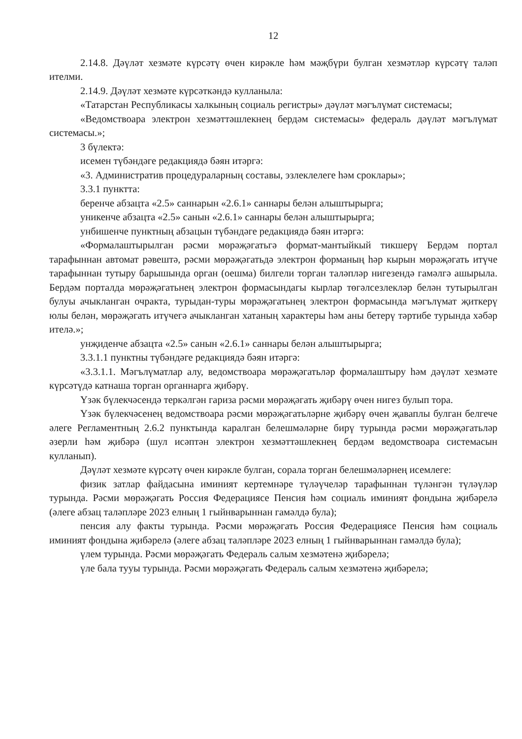12
2.14.8. Дәүләт хезмәте күрсәтү өчен кирәкле һәм мәҗбүри булган хезмәтләр күрсәтү таләп ителми.
2.14.9. Дәүләт хезмәте күрсәткәндә кулланыла:
«Татарстан Республикасы халкының социаль регистры» дәүләт мәгълүмат системасы;
«Ведомствоара электрон хезмәттәшлекнең бердәм системасы» федераль дәүләт мәгълүмат системасы.»;
3 бүлектә:
исемен түбәндәге редакциядә бәян итәргә:
«3. Административ процедураларның составы, эзлеклелеге һәм сроклары»;
3.3.1 пунктта:
беренче абзацта «2.5» саннарын «2.6.1» саннары белән алыштырырга;
уникенче абзацта «2.5» санын «2.6.1» саннары белән алыштырырга;
унбишенче пунктның абзацын түбәндәге редакциядә бәян итәргә:
«Формалаштырылган рәсми мөрәҗәгатьгә формат-мантыйкый тикшерү Бердәм портал тарафыннан автомат рәвештә, рәсми мөрәҗәгатьдә электрон форманың һәр кырын мөрәҗәгать итүче тарафыннан тутыру барышында орган (оешма) билгели торган таләпләр нигезендә гамәлгә ашырыла. Бердәм порталда мөрәҗәгатьнең электрон формасындагы кырлар төгәлсезлекләр белән тутырылган булуы ачыкланган очракта, турыдан-туры мөрәҗәгатьнең электрон формасында мәгълүмат җиткерү юлы белән, мөрәҗәгать итүчегә ачыкланган хатаның характеры һәм аны бетерү тәртибе турында хәбәр ителә.»;
унҗиденче абзацта «2.5» санын «2.6.1» саннары белән алыштырырга;
3.3.1.1 пунктны түбәндәге редакциядә бәян итәргә:
«3.3.1.1. Мәгълүматлар алу, ведомствоара мөрәҗәгатьләр формалаштыру һәм дәүләт хезмәте күрсәтүдә катнаша торган органнарга җибәрү.
Үзәк бүлекчәсендә теркәлгән гариза рәсми мөрәҗәгать җибәрү өчен нигез булып тора.
Үзәк бүлекчәсенең ведомствоара рәсми мөрәҗәгатьләрне җибәрү өчен җаваплы булган белгече әлеге Регламентның 2.6.2 пунктында каралган белешмәләрне бирү турында рәсми мөрәҗәгатьләр әзерли һәм җибәрә (шул исәптән электрон хезмәттәшлекнең бердәм ведомствоара системасын кулланып).
Дәүләт хезмәте күрсәтү өчен кирәкле булган, сорала торган белешмәләрнең исемлеге:
физик затлар файдасына иминият кертемнәре түләүчеләр тарафыннан түләнгән түләүләр турында. Рәсми мөрәҗәгать Россия Федерациясе Пенсия һәм социаль иминият фондына җибәрелә (әлеге абзац таләпләре 2023 елның 1 гыйнварыннан гамәлдә була);
пенсия алу факты турында. Рәсми мөрәҗәгать Россия Федерациясе Пенсия һәм социаль иминият фондына җибәрелә (әлеге абзац таләпләре 2023 елның 1 гыйнварыннан гамәлдә була);
үлем турында. Рәсми мөрәҗәгать Федераль салым хезмәтенә җибәрелә;
үле бала тууы турында. Рәсми мөрәҗәгать Федераль салым хезмәтенә җибәрелә;